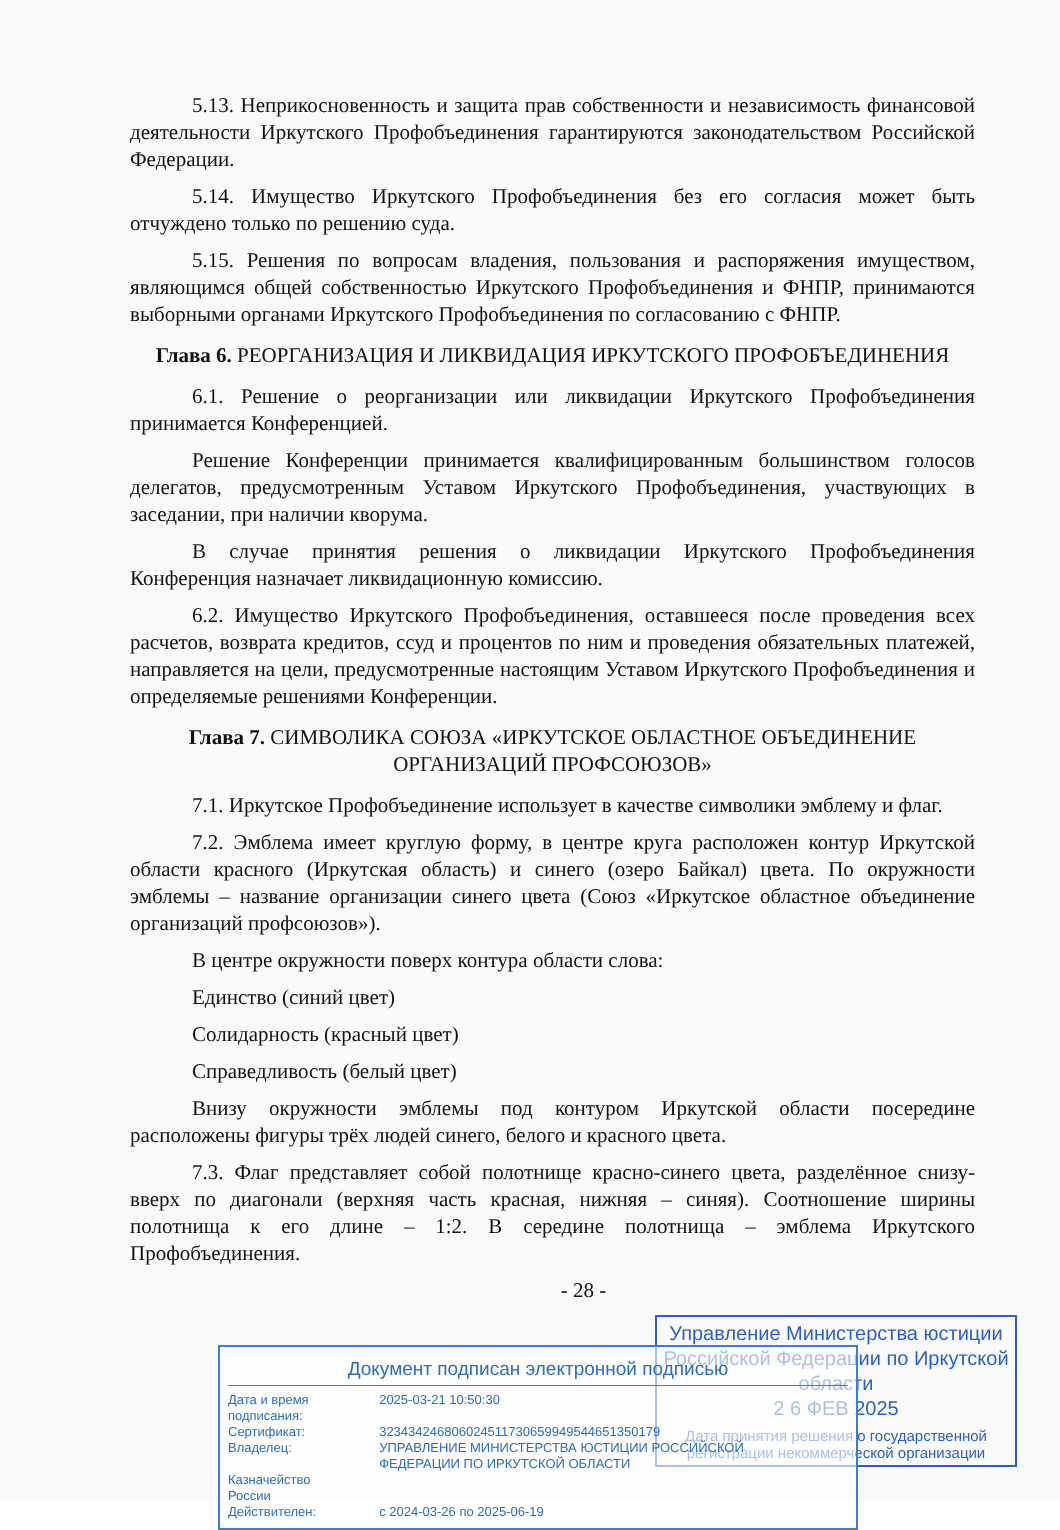5.13. Неприкосновенность и защита прав собственности и независимость финансовой деятельности Иркутского Профобъединения гарантируются законодательством Российской Федерации.
5.14. Имущество Иркутского Профобъединения без его согласия может быть отчуждено только по решению суда.
5.15. Решения по вопросам владения, пользования и распоряжения имуществом, являющимся общей собственностью Иркутского Профобъединения и ФНПР, принимаются выборными органами Иркутского Профобъединения по согласованию с ФНПР.
Глава 6. РЕОРГАНИЗАЦИЯ И ЛИКВИДАЦИЯ ИРКУТСКОГО ПРОФОБЪЕДИНЕНИЯ
6.1. Решение о реорганизации или ликвидации Иркутского Профобъединения принимается Конференцией.
Решение Конференции принимается квалифицированным большинством голосов делегатов, предусмотренным Уставом Иркутского Профобъединения, участвующих в заседании, при наличии кворума.
В случае принятия решения о ликвидации Иркутского Профобъединения Конференция назначает ликвидационную комиссию.
6.2. Имущество Иркутского Профобъединения, оставшееся после проведения всех расчетов, возврата кредитов, ссуд и процентов по ним и проведения обязательных платежей, направляется на цели, предусмотренные настоящим Уставом Иркутского Профобъединения и определяемые решениями Конференции.
Глава 7. СИМВОЛИКА СОЮЗА «ИРКУТСКОЕ ОБЛАСТНОЕ ОБЪЕДИНЕНИЕ ОРГАНИЗАЦИЙ ПРОФСОЮЗОВ»
7.1. Иркутское Профобъединение использует в качестве символики эмблему и флаг.
7.2. Эмблема имеет круглую форму, в центре круга расположен контур Иркутской области красного (Иркутская область) и синего (озеро Байкал) цвета. По окружности эмблемы – название организации синего цвета (Союз «Иркутское областное объединение организаций профсоюзов»).
В центре окружности поверх контура области слова:
Единство (синий цвет)
Солидарность (красный цвет)
Справедливость (белый цвет)
Внизу окружности эмблемы под контуром Иркутской области посередине расположены фигуры трёх людей синего, белого и красного цвета.
7.3. Флаг представляет собой полотнище красно-синего цвета, разделённое снизу-вверх по диагонали (верхняя часть красная, нижняя – синяя). Соотношение ширины полотнища к его длине – 1:2. В середине полотнища – эмблема Иркутского Профобъединения.
- 28 -
Управление Министерства юстиции Российской Федерации по Иркутской области
2 6 ФЕВ 2025
Дата принятия решения о государственной регистрации некоммерческой организации
Документ подписан электронной подписью
| Дата и время подписания: | 2025-03-21 10:50:30 |
| Сертификат: | 323434246806024511730659949544651350179 |
| Владелец: | УПРАВЛЕНИЕ МИНИСТЕРСТВА ЮСТИЦИИ РОССИЙСКОЙ ФЕДЕРАЦИИ ПО ИРКУТСКОЙ ОБЛАСТИ |
| Казначейство России | |
| Действителен: | с 2024-03-26 по 2025-06-19 |